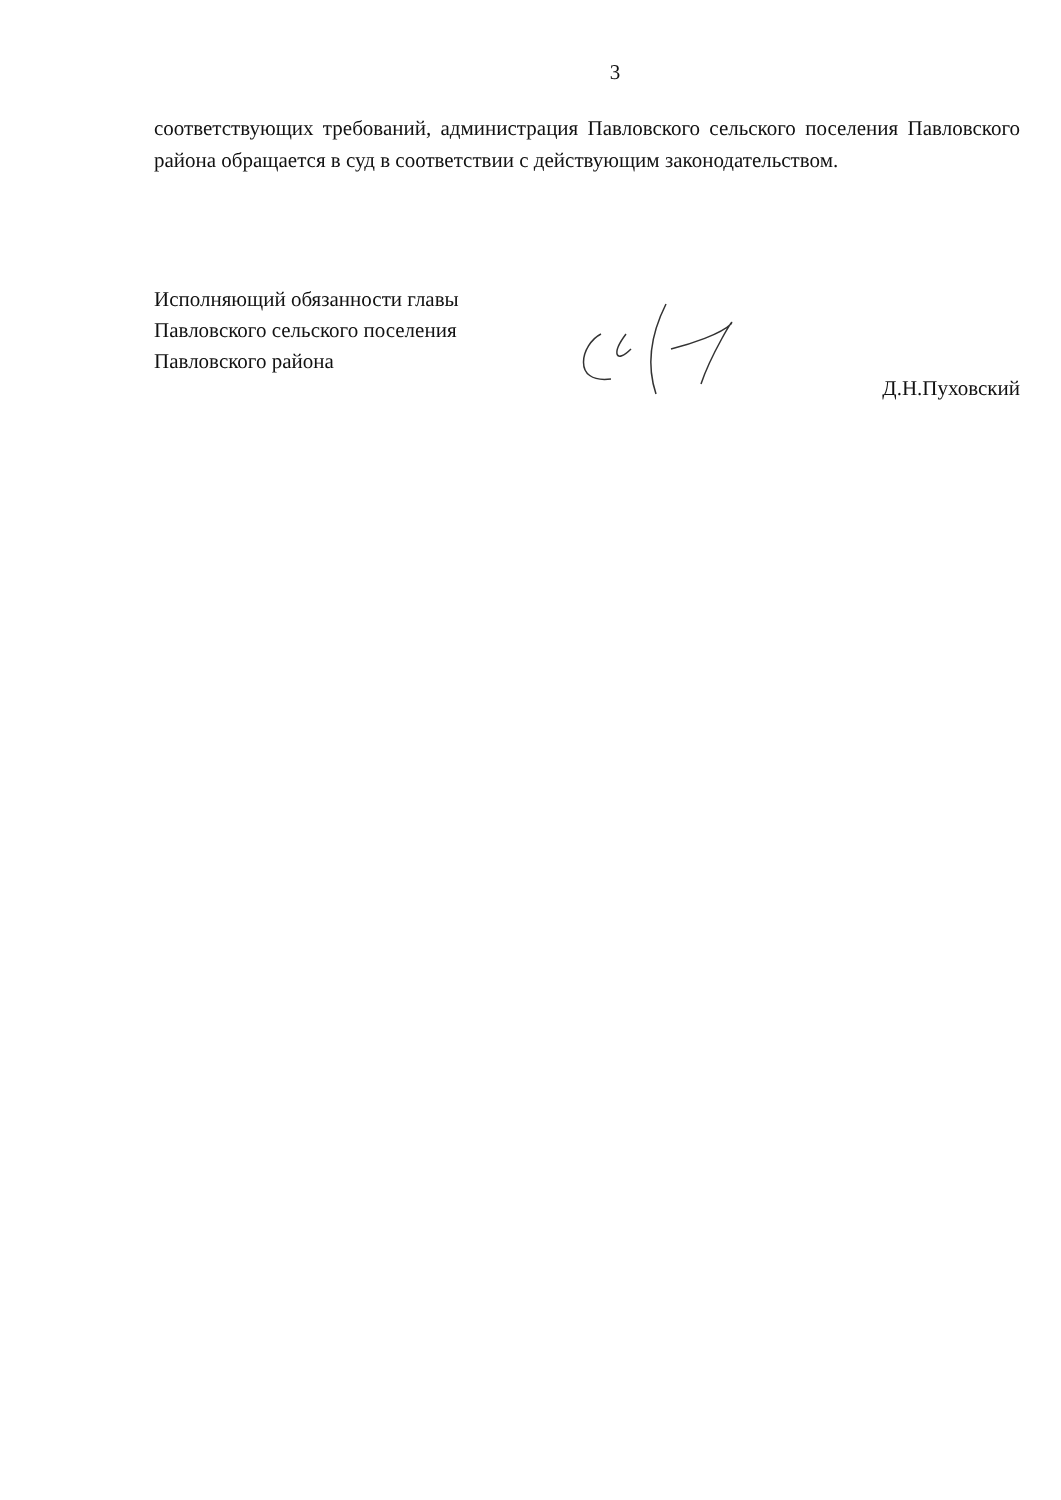3
соответствующих требований, администрация Павловского сельского поселения Павловского района обращается в суд в соответствии с действующим законодательством.
Исполняющий обязанности главы
Павловского сельского поселения
Павловского района
Д.Н.Пуховский